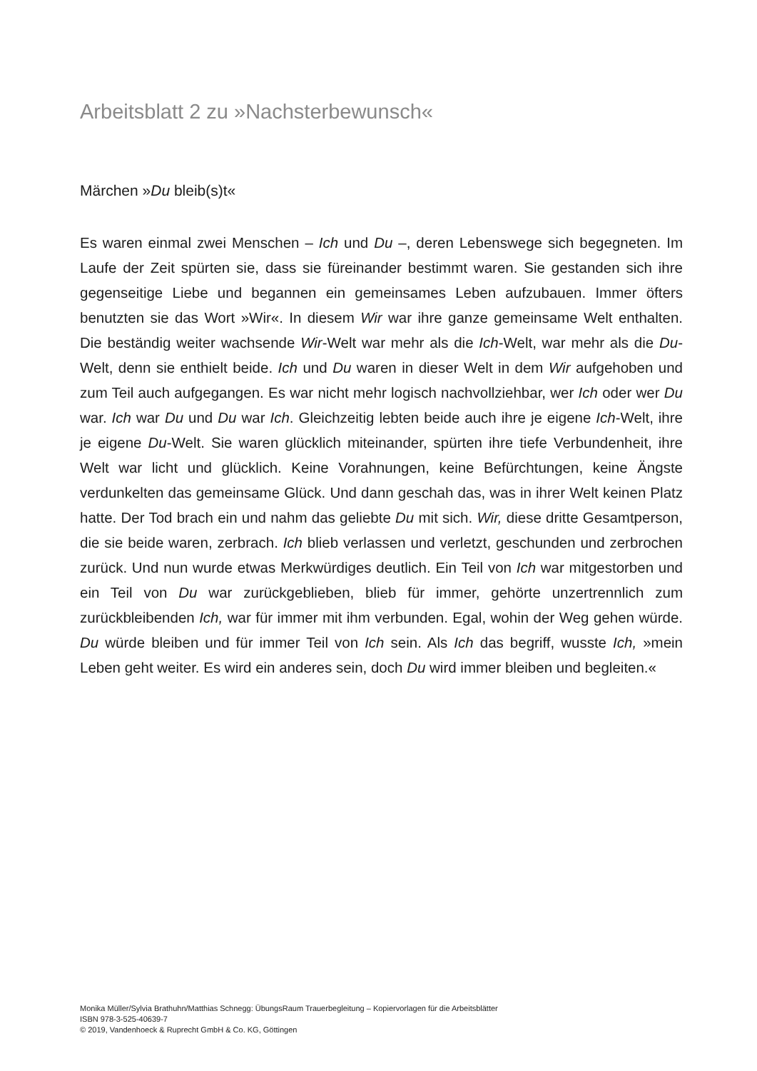Arbeitsblatt 2 zu »Nachsterbewunsch«
Märchen »Du bleib(s)t«
Es waren einmal zwei Menschen – Ich und Du –, deren Lebenswege sich begegneten. Im Laufe der Zeit spürten sie, dass sie füreinander bestimmt waren. Sie gestanden sich ihre gegenseitige Liebe und begannen ein gemeinsames Leben aufzubauen. Immer öfters benutzten sie das Wort »Wir«. In diesem Wir war ihre ganze gemeinsame Welt enthalten. Die beständig weiter wachsende Wir-Welt war mehr als die Ich-Welt, war mehr als die Du-Welt, denn sie enthielt beide. Ich und Du waren in dieser Welt in dem Wir aufgehoben und zum Teil auch aufgegangen. Es war nicht mehr logisch nachvollziehbar, wer Ich oder wer Du war. Ich war Du und Du war Ich. Gleichzeitig lebten beide auch ihre je eigene Ich-Welt, ihre je eigene Du-Welt. Sie waren glücklich miteinander, spürten ihre tiefe Verbundenheit, ihre Welt war licht und glücklich. Keine Vorahnungen, keine Befürchtungen, keine Ängste verdunkelten das gemeinsame Glück. Und dann geschah das, was in ihrer Welt keinen Platz hatte. Der Tod brach ein und nahm das geliebte Du mit sich. Wir, diese dritte Gesamtperson, die sie beide waren, zerbrach. Ich blieb verlassen und verletzt, geschunden und zerbrochen zurück. Und nun wurde etwas Merkwürdiges deutlich. Ein Teil von Ich war mitgestorben und ein Teil von Du war zurückgeblieben, blieb für immer, gehörte unzertrennlich zum zurückbleibenden Ich, war für immer mit ihm verbunden. Egal, wohin der Weg gehen würde. Du würde bleiben und für immer Teil von Ich sein. Als Ich das begriff, wusste Ich, »mein Leben geht weiter. Es wird ein anderes sein, doch Du wird immer bleiben und begleiten.«
Monika Müller/Sylvia Brathuhn/Matthias Schnegg: ÜbungsRaum Trauerbegleitung – Kopiervorlagen für die Arbeitsblätter
ISBN 978-3-525-40639-7
© 2019, Vandenhoeck & Ruprecht GmbH & Co. KG, Göttingen